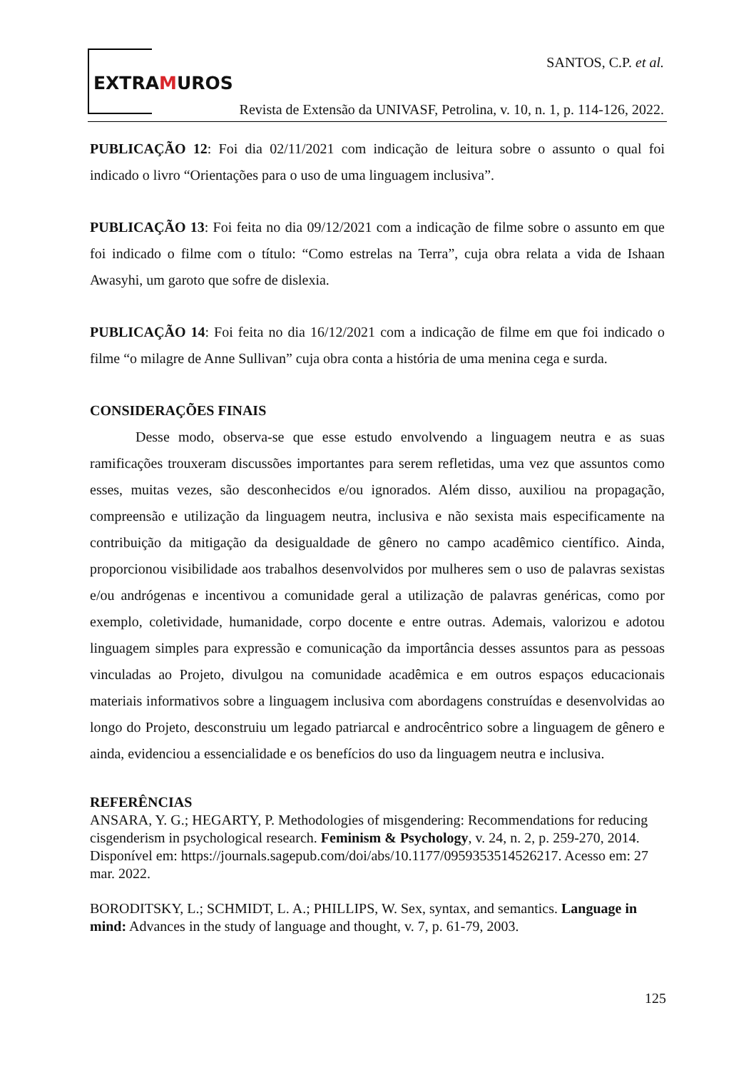EXTRAMUROS
SANTOS, C.P. et al.
Revista de Extensão da UNIVASF, Petrolina, v. 10, n. 1, p. 114-126, 2022.
PUBLICAÇÃO 12: Foi dia 02/11/2021 com indicação de leitura sobre o assunto o qual foi indicado o livro “Orientações para o uso de uma linguagem inclusiva”.
PUBLICAÇÃO 13: Foi feita no dia 09/12/2021 com a indicação de filme sobre o assunto em que foi indicado o filme com o título: “Como estrelas na Terra”, cuja obra relata a vida de Ishaan Awasyhi, um garoto que sofre de dislexia.
PUBLICAÇÃO 14: Foi feita no dia 16/12/2021 com a indicação de filme em que foi indicado o filme “o milagre de Anne Sullivan” cuja obra conta a história de uma menina cega e surda.
CONSIDERAÇÕES FINAIS
Desse modo, observa-se que esse estudo envolvendo a linguagem neutra e as suas ramificações trouxeram discussões importantes para serem refletidas, uma vez que assuntos como esses, muitas vezes, são desconhecidos e/ou ignorados. Além disso, auxiliou na propagação, compreensão e utilização da linguagem neutra, inclusiva e não sexista mais especificamente na contribuição da mitigação da desigualdade de gênero no campo acadêmico científico. Ainda, proporcionou visibilidade aos trabalhos desenvolvidos por mulheres sem o uso de palavras sexistas e/ou andrógenas e incentivou a comunidade geral a utilização de palavras genéricas, como por exemplo, coletividade, humanidade, corpo docente e entre outras. Ademais, valorizou e adotou linguagem simples para expressão e comunicação da importância desses assuntos para as pessoas vinculadas ao Projeto, divulgou na comunidade acadêmica e em outros espaços educacionais materiais informativos sobre a linguagem inclusiva com abordagens construídas e desenvolvidas ao longo do Projeto, desconstruiu um legado patriarcal e androcêntrico sobre a linguagem de gênero e ainda, evidenciou a essencialidade e os benefícios do uso da linguagem neutra e inclusiva.
REFERÊNCIAS
ANSARA, Y. G.; HEGARTY, P. Methodologies of misgendering: Recommendations for reducing cisgenderism in psychological research. Feminism & Psychology, v. 24, n. 2, p. 259-270, 2014. Disponível em: https://journals.sagepub.com/doi/abs/10.1177/0959353514526217. Acesso em: 27 mar. 2022.
BORODITSKY, L.; SCHMIDT, L. A.; PHILLIPS, W. Sex, syntax, and semantics. Language in mind: Advances in the study of language and thought, v. 7, p. 61-79, 2003.
125